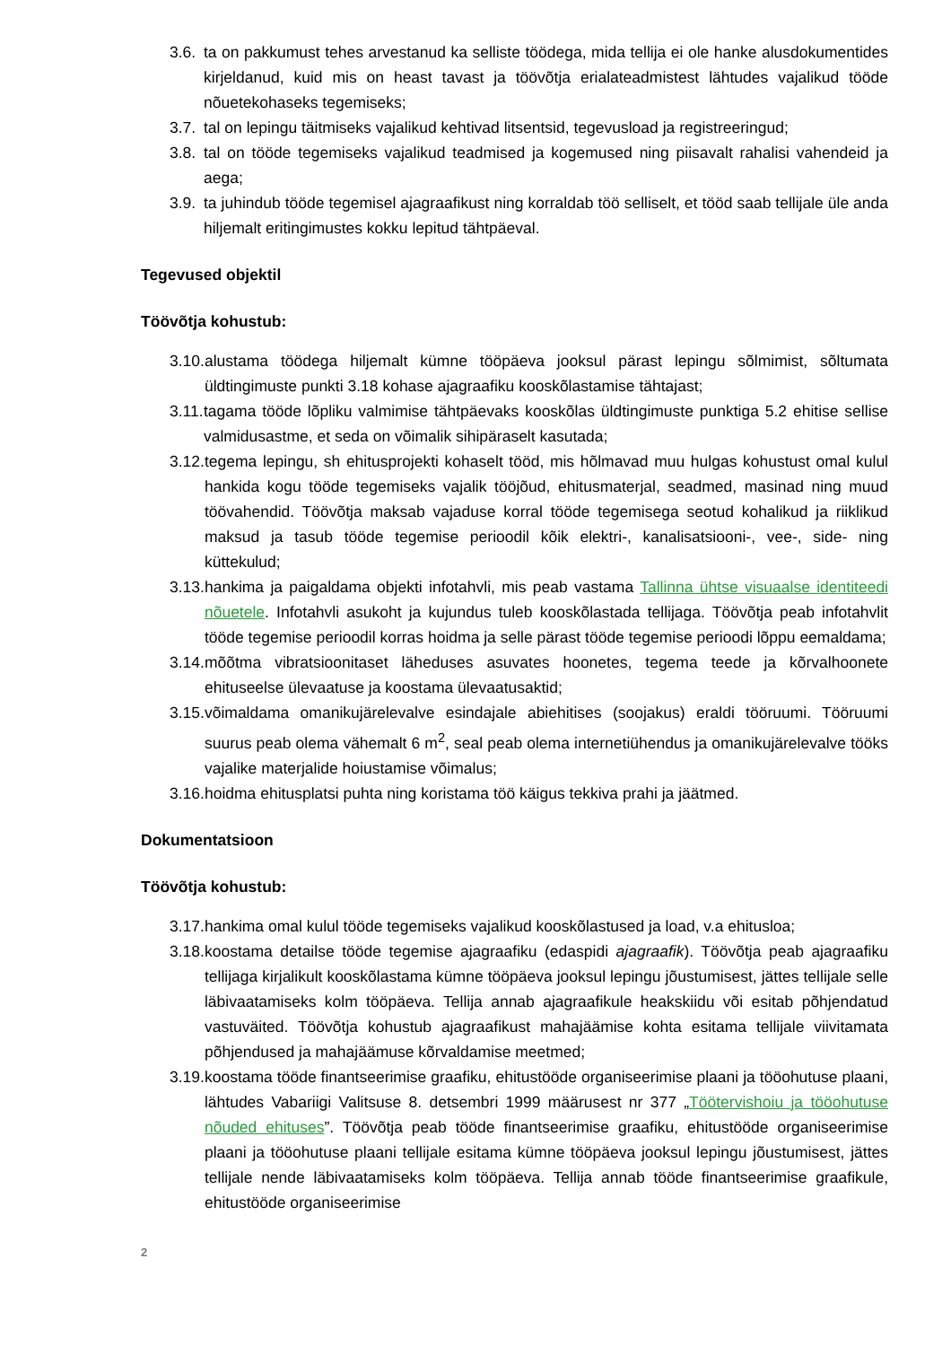3.6. ta on pakkumust tehes arvestanud ka selliste töödega, mida tellija ei ole hanke alusdokumentides kirjeldanud, kuid mis on heast tavast ja töövõtja erialateadmistest lähtudes vajalikud tööde nõuetekohaseks tegemiseks;
3.7. tal on lepingu täitmiseks vajalikud kehtivad litsentsid, tegevusload ja registreeringud;
3.8. tal on tööde tegemiseks vajalikud teadmised ja kogemused ning piisavalt rahalisi vahendeid ja aega;
3.9. ta juhindub tööde tegemisel ajagraafikust ning korraldab töö selliselt, et tööd saab tellijale üle anda hiljemalt eritingimustes kokku lepitud tähtpäeval.
Tegevused objektil
Töövõtja kohustub:
3.10. alustama töödega hiljemalt kümne tööpäeva jooksul pärast lepingu sõlmimist, sõltumata üldtingimuste punkti 3.18 kohase ajagraafiku kooskõlastamise tähtajast;
3.11. tagama tööde lõpliku valmimise tähtpäevaks kooskõlas üldtingimuste punktiga 5.2 ehitise sellise valmidusastme, et seda on võimalik sihipäraselt kasutada;
3.12. tegema lepingu, sh ehitusprojekti kohaselt tööd, mis hõlmavad muu hulgas kohustust omal kulul hankida kogu tööde tegemiseks vajalik tööjõud, ehitusmaterjal, seadmed, masinad ning muud töövahendid. Töövõtja maksab vajaduse korral tööde tegemisega seotud kohalikud ja riiklikud maksud ja tasub tööde tegemise perioodil kõik elektri-, kanalisatsiooni-, vee-, side- ning küttekulud;
3.13. hankima ja paigaldama objekti infotahvli, mis peab vastama Tallinna ühtse visuaalse identiteedi nõuetele. Infotahvli asukoht ja kujundus tuleb kooskõlastada tellijaga. Töövõtja peab infotahvlit tööde tegemise perioodil korras hoidma ja selle pärast tööde tegemise perioodi lõppu eemaldama;
3.14. mõõtma vibratsioonitaset läheduses asuvates hoonetes, tegema teede ja kõrvalhoonete ehituseelse ülevaatuse ja koostama ülevaatusaktid;
3.15. võimaldama omanikujärelevalve esindajale abiehitises (soojakus) eraldi tööruumi. Tööruumi suurus peab olema vähemalt 6 m<sup>2</sup>, seal peab olema internetiühendus ja omanikujärelevalve tööks vajalike materjalide hoiustamise võimalus;
3.16. hoidma ehitusplatsi puhta ning koristama töö käigus tekkiva prahi ja jäätmed.
Dokumentatsioon
Töövõtja kohustub:
3.17. hankima omal kulul tööde tegemiseks vajalikud kooskõlastused ja load, v.a ehitusloa;
3.18. koostama detailse tööde tegemise ajagraafiku (edaspidi ajagraafik). Töövõtja peab ajagraafiku tellijaga kirjalikult kooskõlastama kümne tööpäeva jooksul lepingu jõustumisest, jättes tellijale selle läbivaatamiseks kolm tööpäeva. Tellija annab ajagraafikule heakskiidu või esitab põhjendatud vastuväited. Töövõtja kohustub ajagraafikust mahajäämise kohta esitama tellijale viivitamata põhjendused ja mahajäämuse kõrvaldamise meetmed;
3.19. koostama tööde finantseerimise graafiku, ehitustööde organiseerimise plaani ja tööohutuse plaani, lähtudes Vabariigi Valitsuse 8. detsembri 1999 määrusest nr 377 „Töötervishoiu ja tööohutuse nõuded ehituses”. Töövõtja peab tööde finantseerimise graafiku, ehitustööde organiseerimise plaani ja tööohutuse plaani tellijale esitama kümne tööpäeva jooksul lepingu jõustumisest, jättes tellijale nende läbivaatamiseks kolm tööpäeva. Tellija annab tööde finantseerimise graafikule, ehitustööde organiseerimise
2